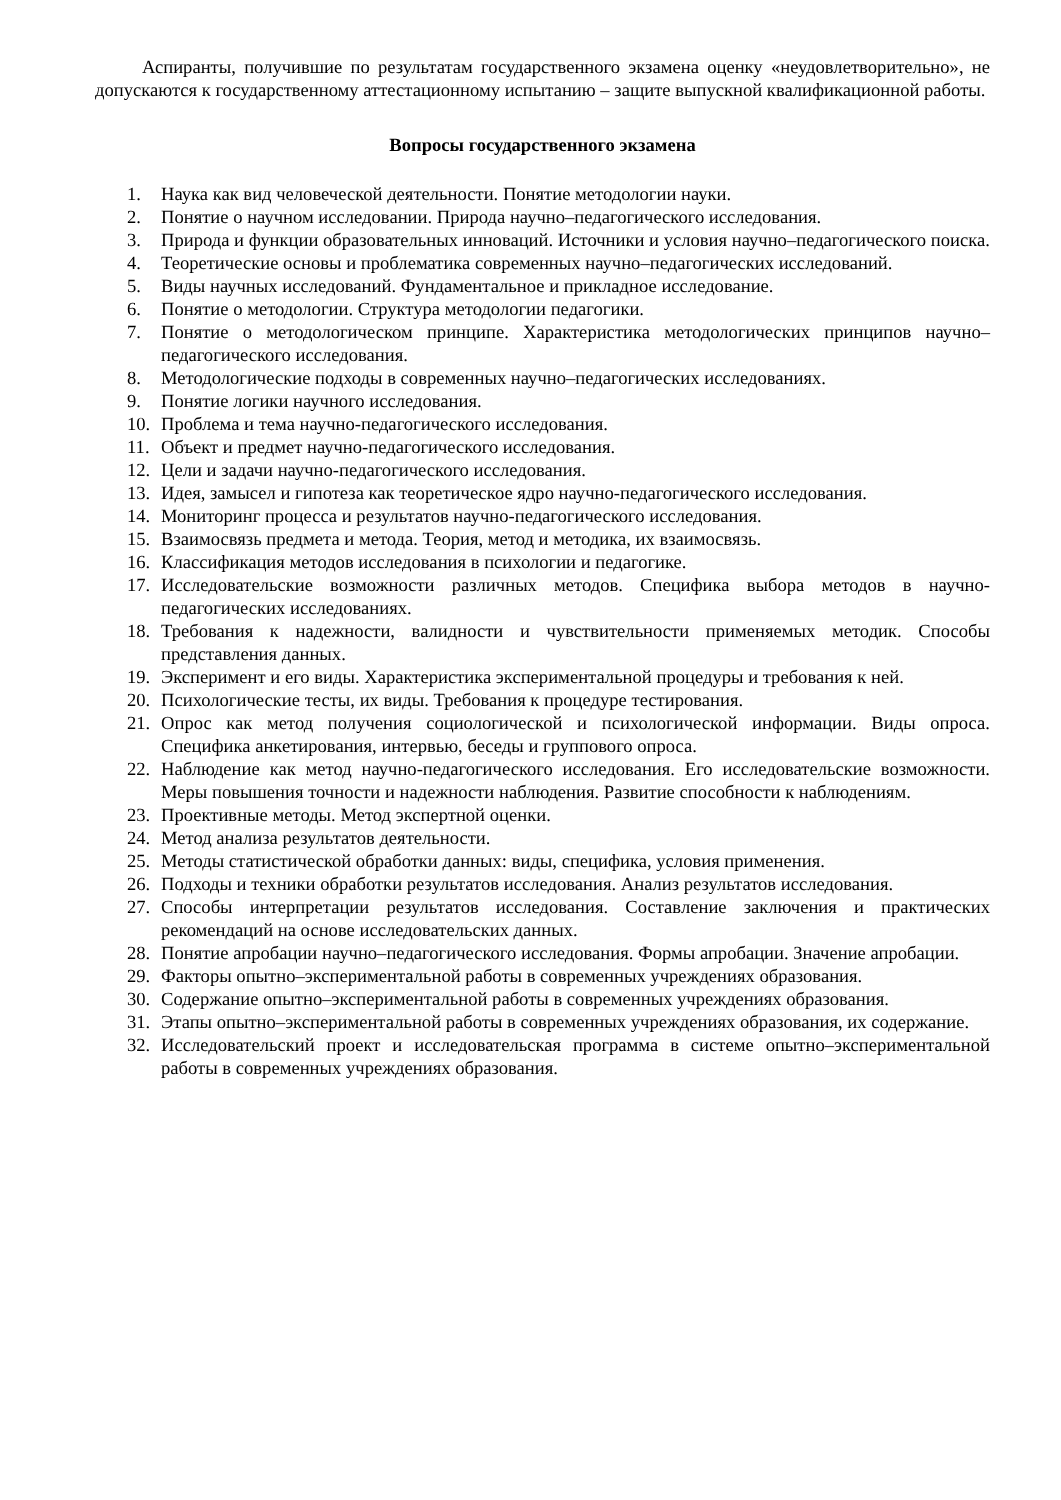Аспиранты, получившие по результатам государственного экзамена оценку «неудовлетворительно», не допускаются к государственному аттестационному испытанию – защите выпускной квалификационной работы.
Вопросы государственного экзамена
1. Наука как вид человеческой деятельности. Понятие методологии науки.
2. Понятие о научном исследовании. Природа научно–педагогического исследования.
3. Природа и функции образовательных инноваций. Источники и условия научно–педагогического поиска.
4. Теоретические основы и проблематика современных научно–педагогических исследований.
5. Виды научных исследований. Фундаментальное и прикладное исследование.
6. Понятие о методологии. Структура методологии педагогики.
7. Понятие о методологическом принципе. Характеристика методологических принципов научно–педагогического исследования.
8. Методологические подходы в современных научно–педагогических исследованиях.
9. Понятие логики научного исследования.
10. Проблема и тема научно-педагогического исследования.
11. Объект и предмет научно-педагогического исследования.
12. Цели и задачи научно-педагогического исследования.
13. Идея, замысел и гипотеза как теоретическое ядро научно-педагогического исследования.
14. Мониторинг процесса и результатов научно-педагогического исследования.
15. Взаимосвязь предмета и метода. Теория, метод и методика, их взаимосвязь.
16. Классификация методов исследования в психологии и педагогике.
17. Исследовательские возможности различных методов. Специфика выбора методов в научно-педагогических исследованиях.
18. Требования к надежности, валидности и чувствительности применяемых методик. Способы представления данных.
19. Эксперимент и его виды. Характеристика экспериментальной процедуры и требования к ней.
20. Психологические тесты, их виды. Требования к процедуре тестирования.
21. Опрос как метод получения социологической и психологической информации. Виды опроса. Специфика анкетирования, интервью, беседы и группового опроса.
22. Наблюдение как метод научно-педагогического исследования. Его исследовательские возможности. Меры повышения точности и надежности наблюдения. Развитие способности к наблюдениям.
23. Проективные методы. Метод экспертной оценки.
24. Метод анализа результатов деятельности.
25. Методы статистической обработки данных: виды, специфика, условия применения.
26. Подходы и техники обработки результатов исследования. Анализ результатов исследования.
27. Способы интерпретации результатов исследования. Составление заключения и практических рекомендаций на основе исследовательских данных.
28. Понятие апробации научно–педагогического исследования. Формы апробации. Значение апробации.
29. Факторы опытно–экспериментальной работы в современных учреждениях образования.
30. Содержание опытно–экспериментальной работы в современных учреждениях образования.
31. Этапы опытно–экспериментальной работы в современных учреждениях образования, их содержание.
32. Исследовательский проект и исследовательская программа в системе опытно–экспериментальной работы в современных учреждениях образования.